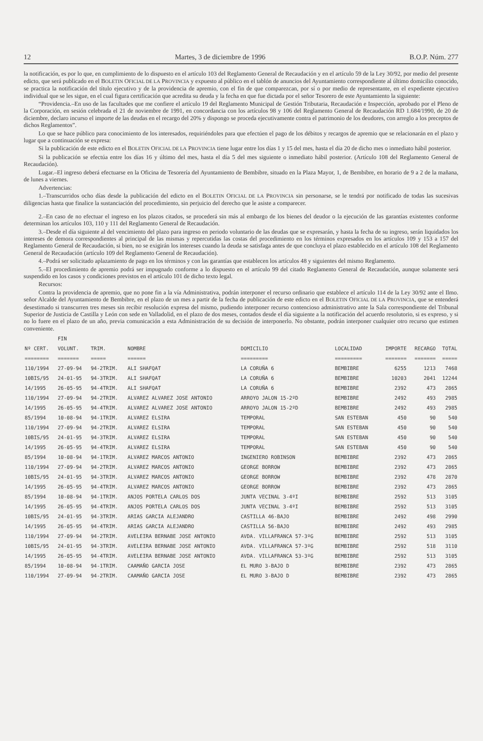12 Martes, 3 de diciembre de 1996 B.O.P. Núm. 277
la notificación, es por lo que, en cumplimiento de lo dispuesto en el artículo 103 del Reglamento General de Recaudación y en el artículo 59 de la Ley 30/92, por medio del presente edicto, que será publicado en el BOLETIN OFICIAL DE LA PROVINCIA y expuesto al público en el tablón de anuncios del Ayuntamiento correspondiente al último domicilio conocido, se practica la notificación del título ejecutivo y de la providencia de apremio, con el fin de que comparezcan, por sí o por medio de representante, en el expediente ejecutivo individual que se les sigue, en el cual figura certificación que acredita su deuda y la fecha en que fue dictada por el señor Tesorero de este Ayuntamiento la siguiente:
“Providencia.–En uso de las facultades que me confiere el artículo 19 del Reglamento Municipal de Gestión Tributaria, Recaudación e Inspección, aprobado por el Pleno de la Corporación, en sesión celebrada el 21 de noviembre de 1991, en concordancia con los artículos 98 y 106 del Reglamento General de Recaudación RD 1.684/1990, de 20 de diciembre, declaro incurso el importe de las deudas en el recargo del 20% y dispongo se proceda ejecutivamente contra el patrimonio de los deudores, con arreglo a los preceptos de dichos Reglamentos”.
Lo que se hace público para conocimiento de los interesados, requiriéndoles para que efectúen el pago de los débitos y recargos de apremio que se relacionarán en el plazo y lugar que a continuación se expresa:
Si la publicación de este edicto en el BOLETIN OFICIAL DE LA PROVINCIA tiene lugar entre los días 1 y 15 del mes, hasta el día 20 de dicho mes o inmediato hábil posterior.
Si la publicación se efectúa entre los días 16 y último del mes, hasta el día 5 del mes siguiente o inmediato hábil posterior. (Artículo 108 del Reglamento General de Recaudación).
Lugar.–El ingreso deberá efectuarse en la Oficina de Tesorería del Ayuntamiento de Bembibre, situado en la Plaza Mayor, 1, de Bembibre, en horario de 9 a 2 de la mañana, de lunes a viernes.
Advertencias:
1.–Transcurridos ocho días desde la publicación del edicto en el BOLETIN OFICIAL DE LA PROVINCIA sin personarse, se le tendrá por notificado de todas las sucesivas diligencias hasta que finalice la sustanciación del procedimiento, sin perjuicio del derecho que le asiste a comparecer.
2.–En caso de no efectuar el ingreso en los plazos citados, se procederá sin más al embargo de los bienes del deudor o la ejecución de las garantías existentes conforme determinan los artículos 103, 110 y 111 del Reglamento General de Recaudación.
3.–Desde el día siguiente al del vencimiento del plazo para ingreso en periodo voluntario de las deudas que se expresarán, y hasta la fecha de su ingreso, serán liquidados los intereses de demora correspondientes al principal de las mismas y repercutidas las costas del procedimiento en los términos expresados en los artículos 109 y 153 a 157 del Reglamento General de Recaudación, si bien, no se exigirán los intereses cuando la deuda se satisfaga antes de que concluya el plazo establecido en el artículo 108 del Reglamento General de Recaudación (artículo 109 del Reglamento General de Recaudación).
4.–Podrá ser solicitado aplazamiento de pago en los términos y con las garantías que establecen los artículos 48 y siguientes del mismo Reglamento.
5.–El procedimiento de apremio podrá ser impugnado conforme a lo dispuesto en el artículo 99 del citado Reglamento General de Recaudación, aunque solamente será suspendido en los casos y condiciones previstos en el artículo 101 de dicho texto legal.
Recursos:
Contra la providencia de apremio, que no pone fin a la vía Administrativa, podrán interponer el recurso ordinario que establece el artículo 114 de la Ley 30/92 ante el Ilmo. señor Alcalde del Ayuntamiento de Bembibre, en el plazo de un mes a partir de la fecha de publicación de este edicto en el BOLETIN OFICIAL DE LA PROVINCIA, que se entenderá desestimado si transcurren tres meses sin recibir resolución expresa del mismo, pudiendo interponer recurso contencioso administrativo ante la Sala correspondiente del Tribunal Superior de Justicia de Castilla y León con sede en Valladolid, en el plazo de dos meses, contados desde el día siguiente a la notificación del acuerdo resolutorio, si es expreso, y si no lo fuere en el plazo de un año, previa comunicación a esta Administración de su decisión de interponerlo. No obstante, podrán interponer cualquier otro recurso que estimen conveniente.
| | FIN | | | | | | | |
| --- | --- | --- | --- | --- | --- | --- | --- | --- |
| Nº CERT. | VOLUNT. | TRIM. | NOMBRE | DOMICILIO | LOCALIDAD | IMPORTE | RECARGO | TOTAL |
| ======== | ======= | ===== | ====== | ========= | ========= | ======= | ======= | ===== |
| 110/1994 | 27-09-94 | 94-2TRIM. | ALI SHAFQAT | LA CORUÑA 6 | BEMBIBRE | 6255 | 1213 | 7468 |
| 10BIS/95 | 24-01-95 | 94-3TRIM. | ALI SHAFQAT | LA CORUÑA 6 | BEMBIBRE | 10203 | 2041 | 12244 |
| 14/1995 | 26-05-95 | 94-4TRIM. | ALI SHAFQAT | LA CORUÑA 6 | BEMBIBRE | 2392 | 473 | 2865 |
| 110/1994 | 27-09-94 | 94-2TRIM. | ALVAREZ ALVAREZ JOSE ANTONIO | ARROYO JALON 15-2ºD | BEMBIBRE | 2492 | 493 | 2985 |
| 14/1995 | 26-05-95 | 94-4TRIM. | ALVAREZ ALVAREZ JOSE ANTONIO | ARROYO JALON 15-2ºD | BEMBIBRE | 2492 | 493 | 2985 |
| 85/1994 | 10-08-94 | 94-1TRIM. | ALVAREZ ELSIRA | TEMPORAL | SAN ESTEBAN | 450 | 90 | 540 |
| 110/1994 | 27-09-94 | 94-2TRIM. | ALVAREZ ELSIRA | TEMPORAL | SAN ESTEBAN | 450 | 90 | 540 |
| 10BIS/95 | 24-01-95 | 94-3TRIM. | ALVAREZ ELSIRA | TEMPORAL | SAN ESTEBAN | 450 | 90 | 540 |
| 14/1995 | 26-05-95 | 94-4TRIM. | ALVAREZ ELSIRA | TEMPORAL | SAN ESTEBAN | 450 | 90 | 540 |
| 85/1994 | 10-08-94 | 94-1TRIM. | ALVAREZ MARCOS ANTONIO | INGENIERO ROBINSON | BEMBIBRE | 2392 | 473 | 2865 |
| 110/1994 | 27-09-94 | 94-2TRIM. | ALVAREZ MARCOS ANTONIO | GEORGE BORROW | BEMBIBRE | 2392 | 473 | 2865 |
| 10BIS/95 | 24-01-95 | 94-3TRIM. | ALVAREZ MARCOS ANTONIO | GEORGE BORROW | BEMBIBRE | 2392 | 478 | 2870 |
| 14/1995 | 26-05-95 | 94-4TRIM. | ALVAREZ MARCOS ANTONIO | GEORGE BORROW | BEMBIBRE | 2392 | 473 | 2865 |
| 85/1994 | 10-08-94 | 94-1TRIM. | ANJOS PORTELA CARLOS DOS | JUNTA VECINAL 3-4ºI | BEMBIBRE | 2592 | 513 | 3105 |
| 14/1995 | 26-05-95 | 94-4TRIM. | ANJOS PORTELA CARLOS DOS | JUNTA VECINAL 3-4ºI | BEMBIBRE | 2592 | 513 | 3105 |
| 10BIS/95 | 24-01-95 | 94-3TRIM. | ARIAS GARCIA ALEJANDRO | CASTILLA 46-BAJO | BEMBIBRE | 2492 | 498 | 2990 |
| 14/1995 | 26-05-95 | 94-4TRIM. | ARIAS GARCIA ALEJANDRO | CASTILLA 56-BAJO | BEMBIBRE | 2492 | 493 | 2985 |
| 110/1994 | 27-09-94 | 94-2TRIM. | AVELEIRA BERNABE JOSE ANTONIO | AVDA. VILLAFRANCA 57-3ºG | BEMBIBRE | 2592 | 513 | 3105 |
| 10BIS/95 | 24-01-95 | 94-3TRIM. | AVELEIRA BERNABE JOSE ANTONIO | AVDA. VILLAFRANCA 57-3ºG | BEMBIBRE | 2592 | 518 | 3110 |
| 14/1995 | 26-05-95 | 94-4TRIM. | AVELEIRA BERNABE JOSE ANTONIO | AVDA. VILLAFRANCA 53-3ºG | BEMBIBRE | 2592 | 513 | 3105 |
| 85/1994 | 10-08-94 | 94-1TRIM. | CAAMAÑO GARCIA JOSE | EL MURO 3-BAJO D | BEMBIBRE | 2392 | 473 | 2865 |
| 110/1994 | 27-09-94 | 94-2TRIM. | CAAMAÑO GARCIA JOSE | EL MURO 3-BAJO D | BEMBIBRE | 2392 | 473 | 2865 |